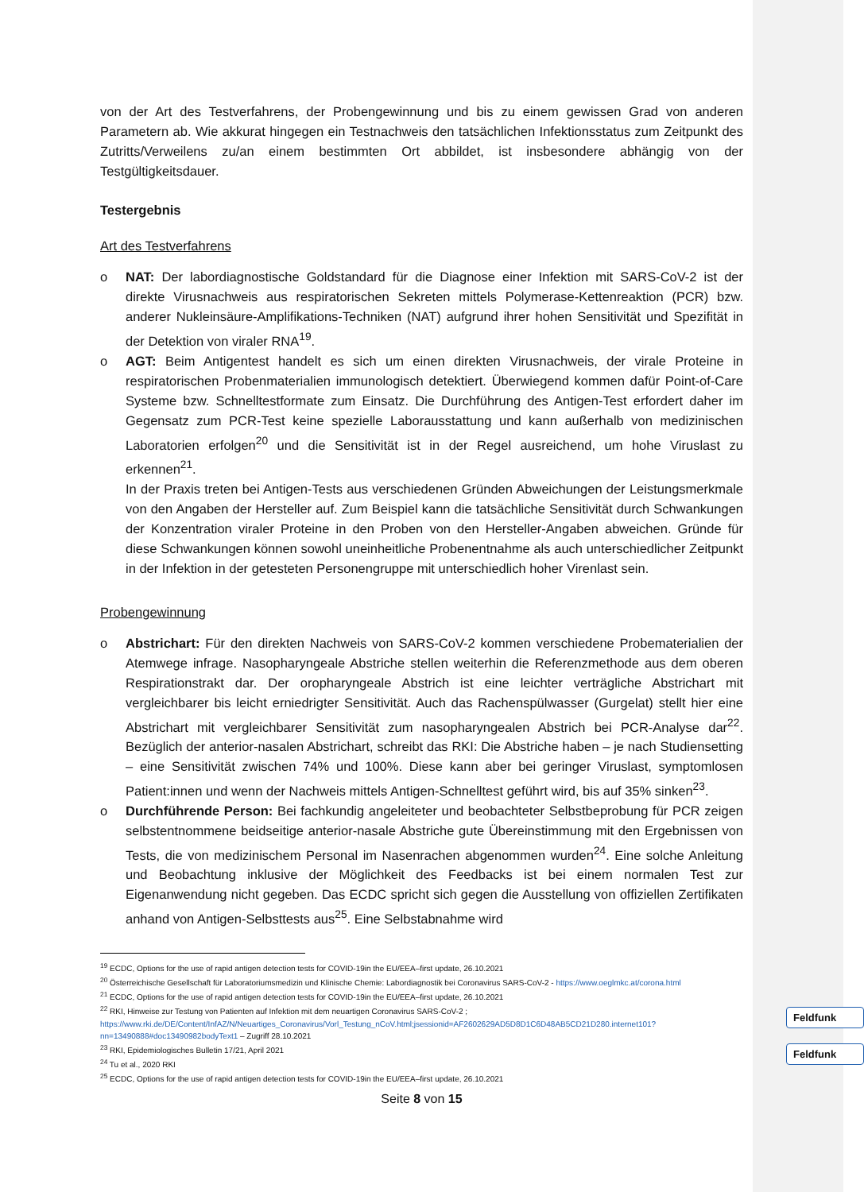Feldfunk
Feldfunk
von der Art des Testverfahrens, der Probengewinnung und bis zu einem gewissen Grad von anderen Parametern ab. Wie akkurat hingegen ein Testnachweis den tatsächlichen Infektionsstatus zum Zeitpunkt des Zutritts/Verweilens zu/an einem bestimmten Ort abbildet, ist insbesondere abhängig von der Testgültigkeitsdauer.
Testergebnis
Art des Testverfahrens
o NAT: Der labordiagnostische Goldstandard für die Diagnose einer Infektion mit SARS-CoV-2 ist der direkte Virusnachweis aus respiratorischen Sekreten mittels Polymerase-Kettenreaktion (PCR) bzw. anderer Nukleinsäure-Amplifikations-Techniken (NAT) aufgrund ihrer hohen Sensitivität und Spezifität in der Detektion von viraler RNA<sup>19</sup>.
o AGT: Beim Antigentest handelt es sich um einen direkten Virusnachweis, der virale Proteine in respiratorischen Probenmaterialien immunologisch detektiert. Überwiegend kommen dafür Point-of-Care Systeme bzw. Schnelltestformate zum Einsatz. Die Durchführung des Antigen-Test erfordert daher im Gegensatz zum PCR-Test keine spezielle Laborausstattung und kann außerhalb von medizinischen Laboratorien erfolgen<sup>20</sup> und die Sensitivität ist in der Regel ausreichend, um hohe Viruslast zu erkennen<sup>21</sup>.
In der Praxis treten bei Antigen-Tests aus verschiedenen Gründen Abweichungen der Leistungsmerkmale von den Angaben der Hersteller auf. Zum Beispiel kann die tatsächliche Sensitivität durch Schwankungen der Konzentration viraler Proteine in den Proben von den Hersteller-Angaben abweichen. Gründe für diese Schwankungen können sowohl uneinheitliche Probenentnahme als auch unterschiedlicher Zeitpunkt in der Infektion in der getesteten Personengruppe mit unterschiedlich hoher Virenlast sein.
Probengewinnung
o Abstrichart: Für den direkten Nachweis von SARS-CoV-2 kommen verschiedene Probematerialien der Atemwege infrage. Nasopharyngeale Abstriche stellen weiterhin die Referenzmethode aus dem oberen Respirationstrakt dar. Der oropharyngeale Abstrich ist eine leichter verträgliche Abstrichart mit vergleichbarer bis leicht erniedrigter Sensitivität. Auch das Rachenspülwasser (Gurgelat) stellt hier eine Abstrichart mit vergleichbarer Sensitivität zum nasopharyngealen Abstrich bei PCR-Analyse dar<sup>22</sup>. Bezüglich der anterior-nasalen Abstrichart, schreibt das RKI: Die Abstriche haben – je nach Studiensetting – eine Sensitivität zwischen 74% und 100%. Diese kann aber bei geringer Viruslast, symptomlosen Patient:innen und wenn der Nachweis mittels Antigen-Schnelltest geführt wird, bis auf 35% sinken<sup>23</sup>.
o Durchführende Person: Bei fachkundig angeleiteter und beobachteter Selbstbeprobung für PCR zeigen selbstentnommene beidseitige anterior-nasale Abstriche gute Übereinstimmung mit den Ergebnissen von Tests, die von medizinischem Personal im Nasenrachen abgenommen wurden<sup>24</sup>. Eine solche Anleitung und Beobachtung inklusive der Möglichkeit des Feedbacks ist bei einem normalen Test zur Eigenanwendung nicht gegeben. Das ECDC spricht sich gegen die Ausstellung von offiziellen Zertifikaten anhand von Antigen-Selbsttests aus<sup>25</sup>. Eine Selbstabnahme wird
<sup>19</sup> ECDC, Options for the use of rapid antigen detection tests for COVID-19in the EU/EEA–first update, 26.10.2021
<sup>20</sup> Österreichische Gesellschaft für Laboratoriumsmedizin und Klinische Chemie: Labordiagnostik bei Coronavirus SARS-CoV-2 - https://www.oeglmkc.at/corona.html
<sup>21</sup> ECDC, Options for the use of rapid antigen detection tests for COVID-19in the EU/EEA–first update, 26.10.2021
<sup>22</sup> RKI, Hinweise zur Testung von Patienten auf Infektion mit dem neuartigen Coronavirus SARS-CoV-2 ; https://www.rki.de/DE/Content/InfAZ/N/Neuartiges_Coronavirus/Vorl_Testung_nCoV.html;jsessionid=AF2602629AD5D8D1C6D48AB5CD21D280.internet101?nn=13490888#doc13490982bodyText1 – Zugriff 28.10.2021
<sup>23</sup> RKI, Epidemiologisches Bulletin 17/21, April 2021
<sup>24</sup> Tu et al., 2020 RKI
<sup>25</sup> ECDC, Options for the use of rapid antigen detection tests for COVID-19in the EU/EEA–first update, 26.10.2021
Seite 8 von 15